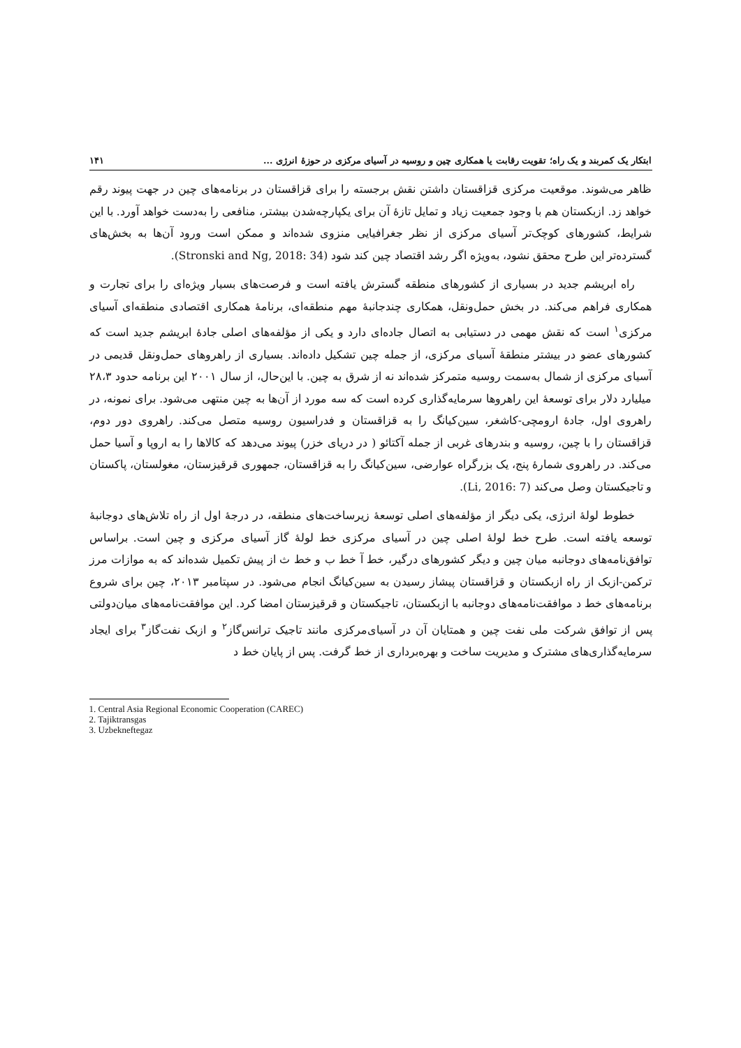ابتکار یک کمربند و یک راه؛ تقویت رقابت یا همکاری چین و روسیه در آسیای مرکزی در حوزۀ انرژی ... ۱۴۱
ظاهر می‌شوند. موقعیت مرکزی قزاقستان داشتن نقش برجسته را برای قزاقستان در برنامه‌های چین در جهت پیوند رقم خواهد زد. ازبکستان هم با وجود جمعیت زیاد و تمایل تازۀ آن برای یکپارچه‌شدن بیشتر، منافعی را به‌دست خواهد آورد. با این شرایط، کشورهای کوچک‌تر آسیای مرکزی از نظر جغرافیایی منزوی شده‌اند و ممکن است ورود آن‌ها به بخش‌های گسترده‌تر این طرح محقق نشود، به‌ویژه اگر رشد اقتصاد چین کند شود (Stronski and Ng, 2018: 34).
راه ابریشم جدید در بسیاری از کشورهای منطقه گسترش یافته است و فرصت‌های بسیار ویژه‌ای را برای تجارت و همکاری فراهم می‌کند. در بخش حمل‌ونقل، همکاری چندجانبۀ مهم منطقه‌ای، برنامۀ همکاری اقتصادی منطقه‌ای آسیای مرکزی<sup>۱</sup> است که نقش مهمی در دستیابی به اتصال جاده‌ای دارد و یکی از مؤلفه‌های اصلی جادۀ ابریشم جدید است که کشورهای عضو در بیشتر منطقۀ آسیای مرکزی، از جمله چین تشکیل داده‌اند. بسیاری از راهروهای حمل‌ونقل قدیمی در آسیای مرکزی از شمال به‌سمت روسیه متمرکز شده‌اند نه از شرق به چین. با این‌حال، از سال ۲۰۰۱ این برنامه حدود ۲۸،۳ میلیارد دلار برای توسعۀ این راهروها سرمایه‌گذاری کرده است که سه مورد از آن‌ها به چین منتهی می‌شود. برای نمونه، در راهروی اول، جادۀ ارومچی-کاشغر، سین‌کیانگ را به قزاقستان و فدراسیون روسیه متصل می‌کند. راهروی دور دوم، قزاقستان را با چین، روسیه و بندرهای غربی از جمله آکتائو ( در دریای خزر) پیوند می‌دهد که کالاها را به اروپا و آسیا حمل می‌کند. در راهروی شمارۀ پنج، یک بزرگراه عوارضی، سین‌کیانگ را به قزاقستان، جمهوری قرقیزستان، مغولستان، پاکستان و تاجیکستان وصل می‌کند (Li, 2016: 7).
خطوط لولۀ انرژی، یکی دیگر از مؤلفه‌های اصلی توسعۀ زیرساخت‌های منطقه، در درجۀ اول از راه تلاش‌های دوجانبۀ توسعه یافته است. طرح خط لولۀ اصلی چین در آسیای مرکزی خط لولۀ گاز آسیای مرکزی و چین است. براساس توافق‌نامه‌های دوجانبه میان چین و دیگر کشورهای درگیر، خط آ خط ب و خط ث از پیش تکمیل شده‌اند که به موازات مرز ترکمن-ازبک از راه ازبکستان و قزاقستان پیشاز رسیدن به سین‌کیانگ انجام می‌شود. در سپتامبر ۲۰۱۳، چین برای شروع برنامه‌های خط د موافقت‌نامه‌های دوجانبه با ازبکستان، تاجیکستان و قرقیزستان امضا کرد. این موافقت‌نامه‌های میان‌دولتی پس از توافق شرکت ملی نفت چین و همتایان آن در آسیای‌مرکزی مانند تاجیک ترانس‌گاز<sup>۲</sup> و ازبک نفت‌گاز<sup>۳</sup> برای ایجاد سرمایه‌گذاری‌های مشترک و مدیریت ساخت و بهره‌برداری از خط گرفت. پس از پایان خط د
1. Central Asia Regional Economic Cooperation (CAREC)
2. Tajiktransgas
3. Uzbekneftegaz